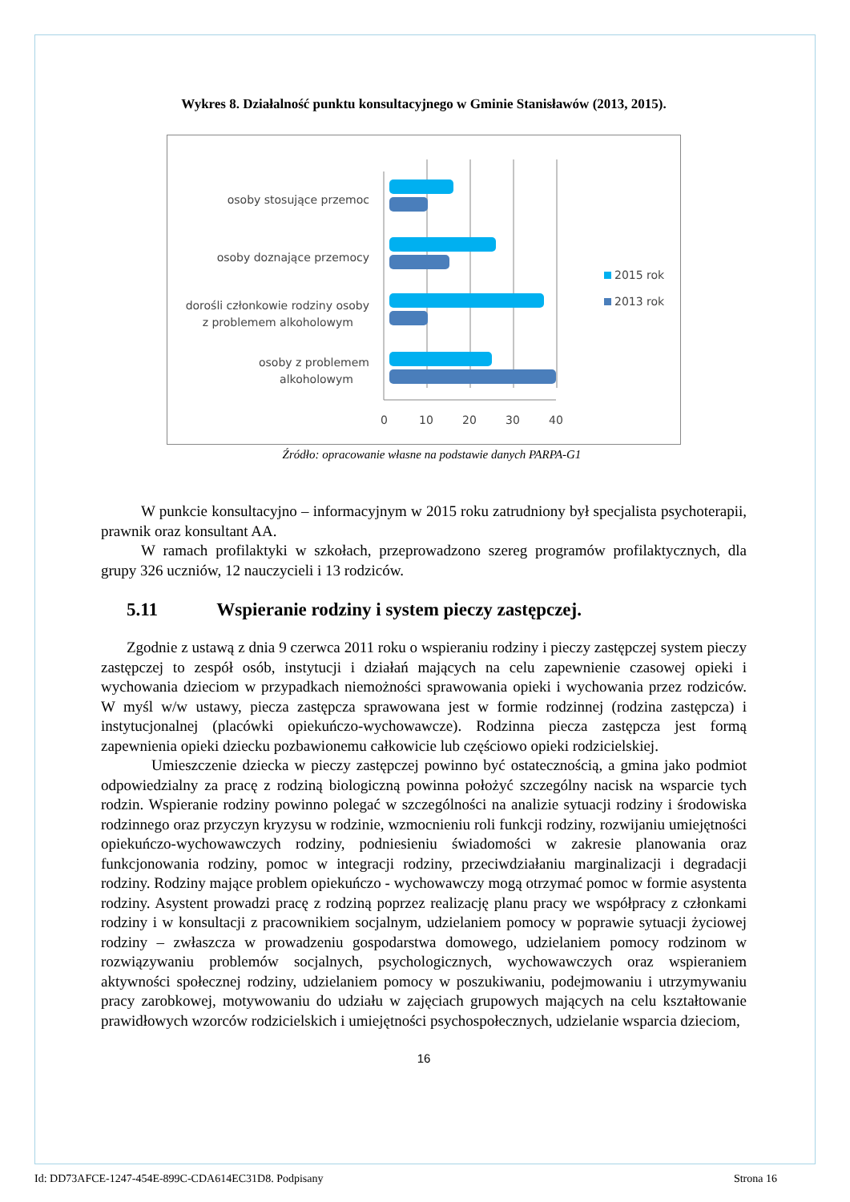Wykres 8. Działalność punktu konsultacyjnego w Gminie Stanisławów (2013, 2015).
osoby stosujące przemoc
osoby doznające przemocy
dorośli członkowie rodziny osoby
z problemem alkoholowym
osoby z problemem
alkoholowym
0
10
20
30
40
2015 rok
2013 rok
Źródło: opracowanie własne na podstawie danych PARPA-G1
W punkcie konsultacyjno – informacyjnym w 2015 roku zatrudniony był specjalista psychoterapii, prawnik oraz konsultant AA.
W ramach profilaktyki w szkołach, przeprowadzono szereg programów profilaktycznych, dla grupy 326 uczniów, 12 nauczycieli i 13 rodziców.
5.11 Wspieranie rodziny i system pieczy zastępczej.
Zgodnie z ustawą z dnia 9 czerwca 2011 roku o wspieraniu rodziny i pieczy zastępczej system pieczy zastępczej to zespół osób, instytucji i działań mających na celu zapewnienie czasowej opieki i wychowania dzieciom w przypadkach niemożności sprawowania opieki i wychowania przez rodziców. W myśl w/w ustawy, piecza zastępcza sprawowana jest w formie rodzinnej (rodzina zastępcza) i instytucjonalnej (placówki opiekuńczo-wychowawcze). Rodzinna piecza zastępcza jest formą zapewnienia opieki dziecku pozbawionemu całkowicie lub częściowo opieki rodzicielskiej.
Umieszczenie dziecka w pieczy zastępczej powinno być ostatecznością, a gmina jako podmiot odpowiedzialny za pracę z rodziną biologiczną powinna położyć szczególny nacisk na wsparcie tych rodzin. Wspieranie rodziny powinno polegać w szczególności na analizie sytuacji rodziny i środowiska rodzinnego oraz przyczyn kryzysu w rodzinie, wzmocnieniu roli funkcji rodziny, rozwijaniu umiejętności opiekuńczo-wychowawczych rodziny, podniesieniu świadomości w zakresie planowania oraz funkcjonowania rodziny, pomoc w integracji rodziny, przeciwdziałaniu marginalizacji i degradacji rodziny. Rodziny mające problem opiekuńczo - wychowawczy mogą otrzymać pomoc w formie asystenta rodziny. Asystent prowadzi pracę z rodziną poprzez realizację planu pracy we współpracy z członkami rodziny i w konsultacji z pracownikiem socjalnym, udzielaniem pomocy w poprawie sytuacji życiowej rodziny – zwłaszcza w prowadzeniu gospodarstwa domowego, udzielaniem pomocy rodzinom w rozwiązywaniu problemów socjalnych, psychologicznych, wychowawczych oraz wspieraniem aktywności społecznej rodziny, udzielaniem pomocy w poszukiwaniu, podejmowaniu i utrzymywaniu pracy zarobkowej, motywowaniu do udziału w zajęciach grupowych mających na celu kształtowanie prawidłowych wzorców rodzicielskich i umiejętności psychospołecznych, udzielanie wsparcia dzieciom,
16
Id: DD73AFCE-1247-454E-899C-CDA614EC31D8. Podpisany Strona 16